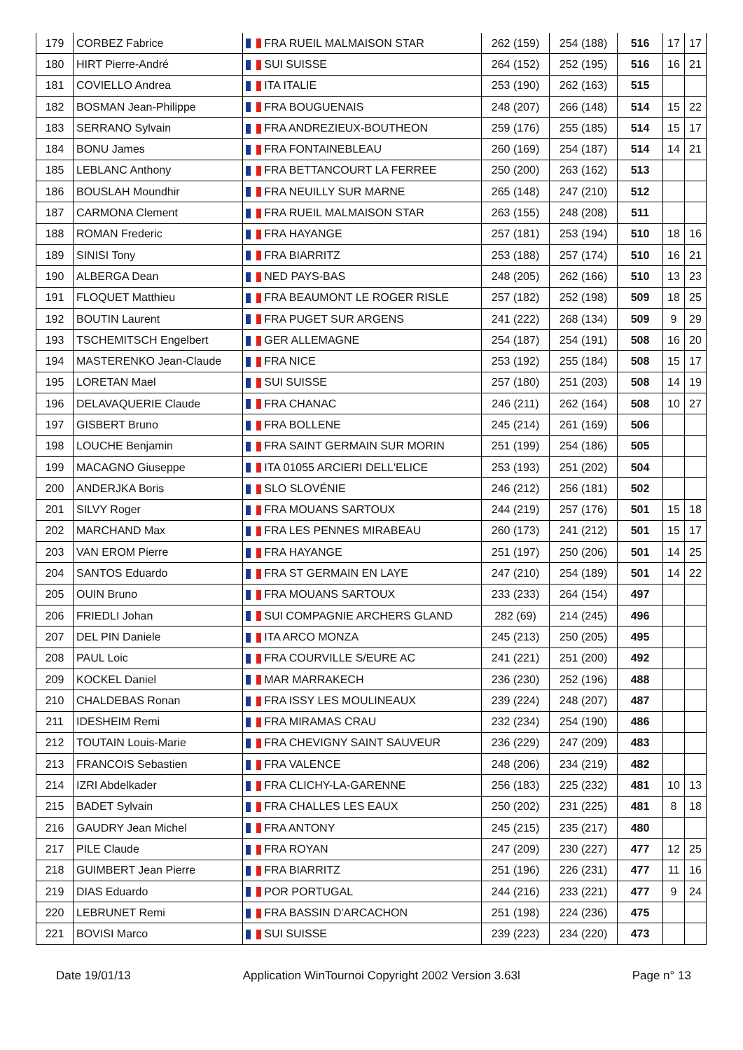| 179 | CORBEZ Fabrice | FRA RUEIL MALMAISON STAR | 262 (159) | 254 (188) | 516 | 17 | 17 |
| 180 | HIRT Pierre-André | SUI SUISSE | 264 (152) | 252 (195) | 516 | 16 | 21 |
| 181 | COVIELLO Andrea | ITA ITALIE | 253 (190) | 262 (163) | 515 | | |
| 182 | BOSMAN Jean-Philippe | FRA BOUGUENAIS | 248 (207) | 266 (148) | 514 | 15 | 22 |
| 183 | SERRANO Sylvain | FRA ANDREZIEUX-BOUTHEON | 259 (176) | 255 (185) | 514 | 15 | 17 |
| 184 | BONU James | FRA FONTAINEBLEAU | 260 (169) | 254 (187) | 514 | 14 | 21 |
| 185 | LEBLANC Anthony | FRA BETTANCOURT LA FERREE | 250 (200) | 263 (162) | 513 | | |
| 186 | BOUSLAH Moundhir | FRA NEUILLY SUR MARNE | 265 (148) | 247 (210) | 512 | | |
| 187 | CARMONA Clement | FRA RUEIL MALMAISON STAR | 263 (155) | 248 (208) | 511 | | |
| 188 | ROMAN Frederic | FRA HAYANGE | 257 (181) | 253 (194) | 510 | 18 | 16 |
| 189 | SINISI Tony | FRA BIARRITZ | 253 (188) | 257 (174) | 510 | 16 | 21 |
| 190 | ALBERGA Dean | NED PAYS-BAS | 248 (205) | 262 (166) | 510 | 13 | 23 |
| 191 | FLOQUET Matthieu | FRA BEAUMONT LE ROGER RISLE | 257 (182) | 252 (198) | 509 | 18 | 25 |
| 192 | BOUTIN Laurent | FRA PUGET SUR ARGENS | 241 (222) | 268 (134) | 509 | 9 | 29 |
| 193 | TSCHEMITSCH Engelbert | GER ALLEMAGNE | 254 (187) | 254 (191) | 508 | 16 | 20 |
| 194 | MASTERENKO Jean-Claude | FRA NICE | 253 (192) | 255 (184) | 508 | 15 | 17 |
| 195 | LORETAN Mael | SUI SUISSE | 257 (180) | 251 (203) | 508 | 14 | 19 |
| 196 | DELAVAQUERIE Claude | FRA CHANAC | 246 (211) | 262 (164) | 508 | 10 | 27 |
| 197 | GISBERT Bruno | FRA BOLLENE | 245 (214) | 261 (169) | 506 | | |
| 198 | LOUCHE Benjamin | FRA SAINT GERMAIN SUR MORIN | 251 (199) | 254 (186) | 505 | | |
| 199 | MACAGNO Giuseppe | ITA 01055 ARCIERI DELL'ELICE | 253 (193) | 251 (202) | 504 | | |
| 200 | ANDERJKA Boris | SLO SLOVÉNIE | 246 (212) | 256 (181) | 502 | | |
| 201 | SILVY Roger | FRA MOUANS SARTOUX | 244 (219) | 257 (176) | 501 | 15 | 18 |
| 202 | MARCHAND Max | FRA LES PENNES MIRABEAU | 260 (173) | 241 (212) | 501 | 15 | 17 |
| 203 | VAN EROM Pierre | FRA HAYANGE | 251 (197) | 250 (206) | 501 | 14 | 25 |
| 204 | SANTOS Eduardo | FRA ST GERMAIN EN LAYE | 247 (210) | 254 (189) | 501 | 14 | 22 |
| 205 | OUIN Bruno | FRA MOUANS SARTOUX | 233 (233) | 264 (154) | 497 | | |
| 206 | FRIEDLI Johan | SUI COMPAGNIE ARCHERS GLAND | 282 (69) | 214 (245) | 496 | | |
| 207 | DEL PIN Daniele | ITA ARCO MONZA | 245 (213) | 250 (205) | 495 | | |
| 208 | PAUL Loic | FRA COURVILLE S/EURE AC | 241 (221) | 251 (200) | 492 | | |
| 209 | KOCKEL Daniel | MAR MARRAKECH | 236 (230) | 252 (196) | 488 | | |
| 210 | CHALDEBAS Ronan | FRA ISSY LES MOULINEAUX | 239 (224) | 248 (207) | 487 | | |
| 211 | IDESHEIM Remi | FRA MIRAMAS CRAU | 232 (234) | 254 (190) | 486 | | |
| 212 | TOUTAIN Louis-Marie | FRA CHEVIGNY SAINT SAUVEUR | 236 (229) | 247 (209) | 483 | | |
| 213 | FRANCOIS Sebastien | FRA VALENCE | 248 (206) | 234 (219) | 482 | | |
| 214 | IZRI Abdelkader | FRA CLICHY-LA-GARENNE | 256 (183) | 225 (232) | 481 | 10 | 13 |
| 215 | BADET Sylvain | FRA CHALLES LES EAUX | 250 (202) | 231 (225) | 481 | 8 | 18 |
| 216 | GAUDRY Jean Michel | FRA ANTONY | 245 (215) | 235 (217) | 480 | | |
| 217 | PILE Claude | FRA ROYAN | 247 (209) | 230 (227) | 477 | 12 | 25 |
| 218 | GUIMBERT Jean Pierre | FRA BIARRITZ | 251 (196) | 226 (231) | 477 | 11 | 16 |
| 219 | DIAS Eduardo | POR PORTUGAL | 244 (216) | 233 (221) | 477 | 9 | 24 |
| 220 | LEBRUNET Remi | FRA BASSIN D'ARCACHON | 251 (198) | 224 (236) | 475 | | |
| 221 | BOVISI Marco | SUI SUISSE | 239 (223) | 234 (220) | 473 | | |
Date 19/01/13 Application WinTournoi Copyright 2002 Version 3.63l Page n° 13